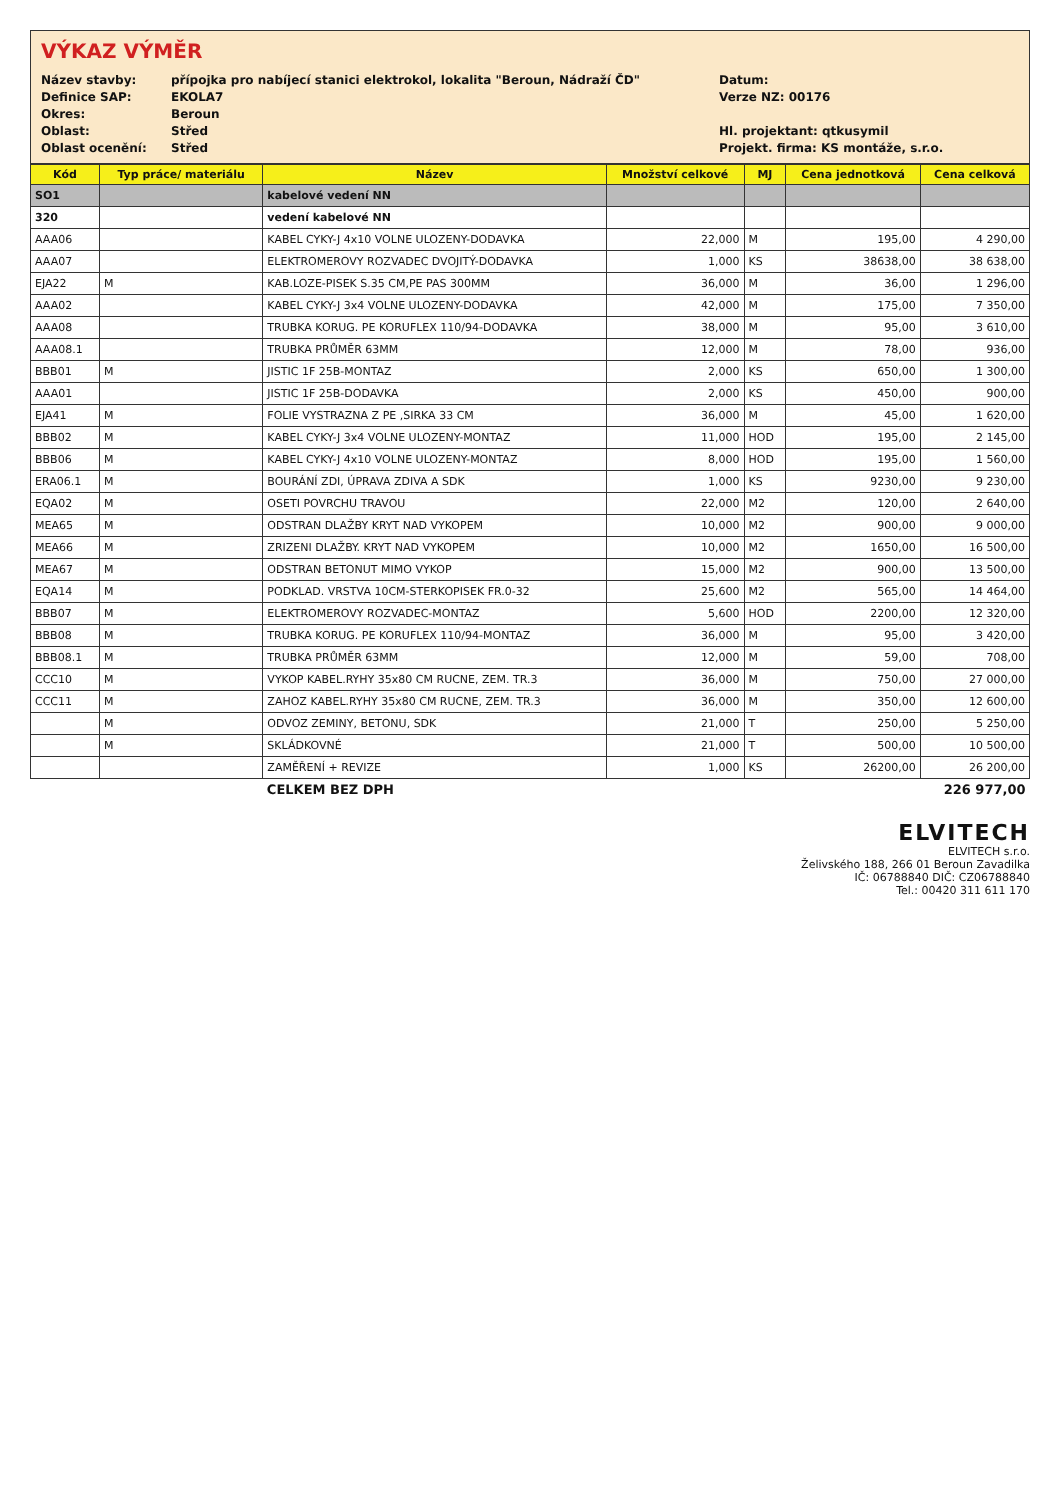VÝKAZ VÝMĚR
Název stavby:
přípojka pro nabíjecí stanici elektrokol, lokalita "Beroun, Nádraží ČD"
Datum:
Definice SAP:
EKOLA7
Verze NZ: 00176
Okres:
Beroun
Oblast:
Střed
Hl. projektant: qtkusymil
Oblast ocenění:
Střed
Projekt. firma: KS montáže, s.r.o.
| Kód | Typ práce/ materiálu | Název | Množství celkové | MJ | Cena jednotková | Cena celková |
| --- | --- | --- | --- | --- | --- | --- |
| SO1 | | kabelové vedení NN | | | | |
| 320 | | vedení kabelové NN | | | | |
| AAA06 | | KABEL CYKY-J 4x10 VOLNE ULOZENY-DODAVKA | 22,000 | M | 195,00 | 4 290,00 |
| AAA07 | | ELEKTROMEROVY ROZVADEC DVOJITÝ-DODAVKA | 1,000 | KS | 38638,00 | 38 638,00 |
| EJA22 | M | KAB.LOZE-PISEK S.35 CM,PE PAS 300MM | 36,000 | M | 36,00 | 1 296,00 |
| AAA02 | | KABEL CYKY-J 3x4 VOLNE ULOZENY-DODAVKA | 42,000 | M | 175,00 | 7 350,00 |
| AAA08 | | TRUBKA KORUG. PE KORUFLEX 110/94-DODAVKA | 38,000 | M | 95,00 | 3 610,00 |
| AAA08.1 | | TRUBKA PRŮMĚR 63MM | 12,000 | M | 78,00 | 936,00 |
| BBB01 | M | JISTIC 1F 25B-MONTAZ | 2,000 | KS | 650,00 | 1 300,00 |
| AAA01 | | JISTIC 1F 25B-DODAVKA | 2,000 | KS | 450,00 | 900,00 |
| EJA41 | M | FOLIE VYSTRAZNA Z PE ,SIRKA 33 CM | 36,000 | M | 45,00 | 1 620,00 |
| BBB02 | M | KABEL CYKY-J 3x4 VOLNE ULOZENY-MONTAZ | 11,000 | HOD | 195,00 | 2 145,00 |
| BBB06 | M | KABEL CYKY-J 4x10 VOLNE ULOZENY-MONTAZ | 8,000 | HOD | 195,00 | 1 560,00 |
| ERA06.1 | M | BOURÁNÍ ZDI, ÚPRAVA ZDIVA A SDK | 1,000 | KS | 9230,00 | 9 230,00 |
| EQA02 | M | OSETI POVRCHU TRAVOU | 22,000 | M2 | 120,00 | 2 640,00 |
| MEA65 | M | ODSTRAN DLAŽBY KRYT NAD VYKOPEM | 10,000 | M2 | 900,00 | 9 000,00 |
| MEA66 | M | ZRIZENI DLAŽBY. KRYT NAD VYKOPEM | 10,000 | M2 | 1650,00 | 16 500,00 |
| MEA67 | M | ODSTRAN BETONUT MIMO VYKOP | 15,000 | M2 | 900,00 | 13 500,00 |
| EQA14 | M | PODKLAD. VRSTVA 10CM-STERKOPISEK FR.0-32 | 25,600 | M2 | 565,00 | 14 464,00 |
| BBB07 | M | ELEKTROMEROVY ROZVADEC-MONTAZ | 5,600 | HOD | 2200,00 | 12 320,00 |
| BBB08 | M | TRUBKA KORUG. PE KORUFLEX 110/94-MONTAZ | 36,000 | M | 95,00 | 3 420,00 |
| BBB08.1 | M | TRUBKA PRŮMĚR 63MM | 12,000 | M | 59,00 | 708,00 |
| CCC10 | M | VYKOP KABEL.RYHY 35x80 CM RUCNE, ZEM. TR.3 | 36,000 | M | 750,00 | 27 000,00 |
| CCC11 | M | ZAHOZ KABEL.RYHY 35x80 CM RUCNE, ZEM. TR.3 | 36,000 | M | 350,00 | 12 600,00 |
| | M | ODVOZ ZEMINY, BETONU, SDK | 21,000 | T | 250,00 | 5 250,00 |
| | M | SKLÁDKOVNÉ | 21,000 | T | 500,00 | 10 500,00 |
| | | ZAMĚŘENÍ + REVIZE | 1,000 | KS | 26200,00 | 26 200,00 |
| | | CELKEM BEZ DPH | | | | 226 977,00 |
ELVITECH
ELVITECH s.r.o.
Želivského 188, 266 01 Beroun Zavadilka
IČ: 06788840 DIČ: CZ06788840
Tel.: 00420 311 611 170